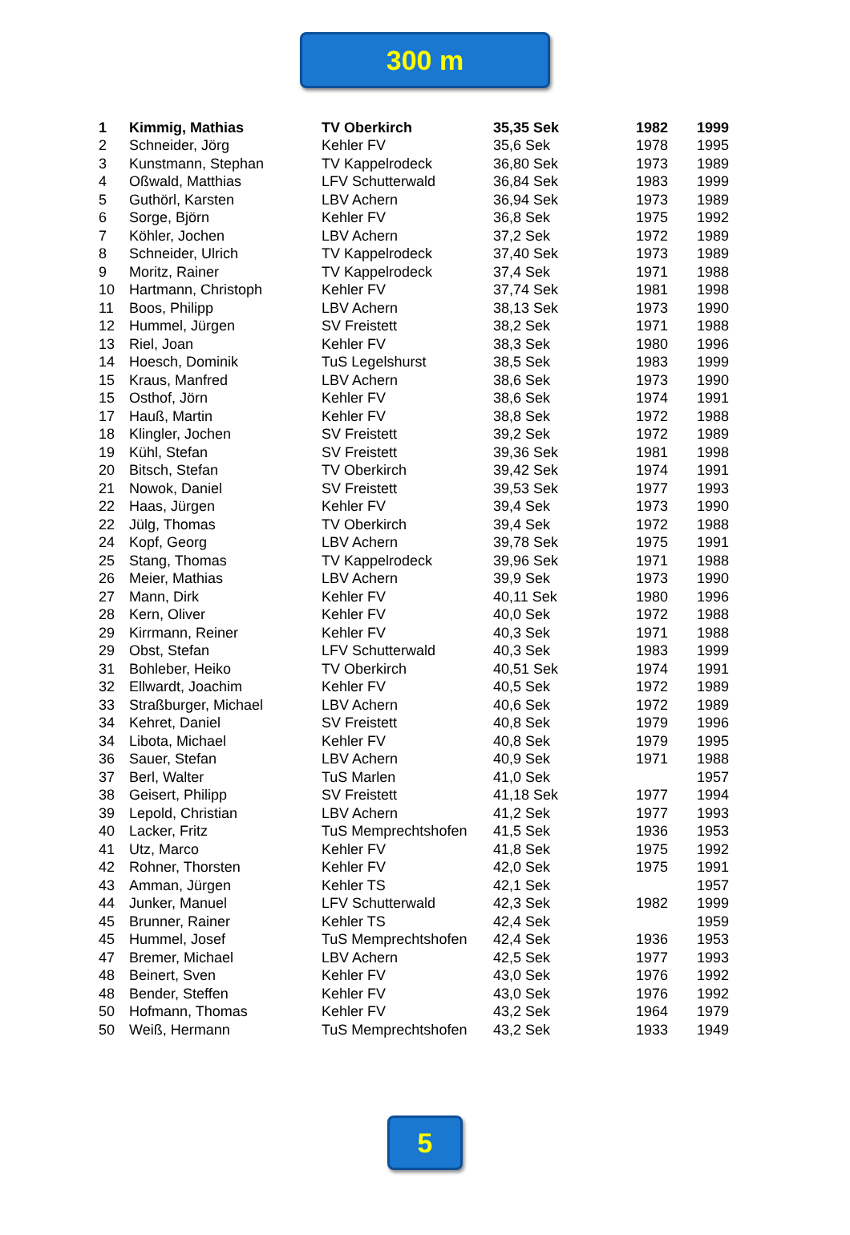300 m
| 1 | Kimmig, Mathias | TV Oberkirch | 35,35 Sek | 1982 | 1999 |
| 2 | Schneider, Jörg | Kehler FV | 35,6 Sek | 1978 | 1995 |
| 3 | Kunstmann, Stephan | TV Kappelrodeck | 36,80 Sek | 1973 | 1989 |
| 4 | Oßwald, Matthias | LFV Schutterwald | 36,84 Sek | 1983 | 1999 |
| 5 | Guthörl, Karsten | LBV Achern | 36,94 Sek | 1973 | 1989 |
| 6 | Sorge, Björn | Kehler FV | 36,8 Sek | 1975 | 1992 |
| 7 | Köhler, Jochen | LBV Achern | 37,2 Sek | 1972 | 1989 |
| 8 | Schneider, Ulrich | TV Kappelrodeck | 37,40 Sek | 1973 | 1989 |
| 9 | Moritz, Rainer | TV Kappelrodeck | 37,4 Sek | 1971 | 1988 |
| 10 | Hartmann, Christoph | Kehler FV | 37,74 Sek | 1981 | 1998 |
| 11 | Boos, Philipp | LBV Achern | 38,13 Sek | 1973 | 1990 |
| 12 | Hummel, Jürgen | SV Freistett | 38,2 Sek | 1971 | 1988 |
| 13 | Riel, Joan | Kehler FV | 38,3 Sek | 1980 | 1996 |
| 14 | Hoesch, Dominik | TuS Legelshurst | 38,5 Sek | 1983 | 1999 |
| 15 | Kraus, Manfred | LBV Achern | 38,6 Sek | 1973 | 1990 |
| 15 | Osthof, Jörn | Kehler FV | 38,6 Sek | 1974 | 1991 |
| 17 | Hauß, Martin | Kehler FV | 38,8 Sek | 1972 | 1988 |
| 18 | Klingler, Jochen | SV Freistett | 39,2 Sek | 1972 | 1989 |
| 19 | Kühl, Stefan | SV Freistett | 39,36 Sek | 1981 | 1998 |
| 20 | Bitsch, Stefan | TV Oberkirch | 39,42 Sek | 1974 | 1991 |
| 21 | Nowok, Daniel | SV Freistett | 39,53 Sek | 1977 | 1993 |
| 22 | Haas, Jürgen | Kehler FV | 39,4 Sek | 1973 | 1990 |
| 22 | Jülg, Thomas | TV Oberkirch | 39,4 Sek | 1972 | 1988 |
| 24 | Kopf, Georg | LBV Achern | 39,78 Sek | 1975 | 1991 |
| 25 | Stang, Thomas | TV Kappelrodeck | 39,96 Sek | 1971 | 1988 |
| 26 | Meier, Mathias | LBV Achern | 39,9 Sek | 1973 | 1990 |
| 27 | Mann, Dirk | Kehler FV | 40,11 Sek | 1980 | 1996 |
| 28 | Kern, Oliver | Kehler FV | 40,0 Sek | 1972 | 1988 |
| 29 | Kirrmann, Reiner | Kehler FV | 40,3 Sek | 1971 | 1988 |
| 29 | Obst, Stefan | LFV Schutterwald | 40,3 Sek | 1983 | 1999 |
| 31 | Bohleber, Heiko | TV Oberkirch | 40,51 Sek | 1974 | 1991 |
| 32 | Ellwardt, Joachim | Kehler FV | 40,5 Sek | 1972 | 1989 |
| 33 | Straßburger, Michael | LBV Achern | 40,6 Sek | 1972 | 1989 |
| 34 | Kehret, Daniel | SV Freistett | 40,8 Sek | 1979 | 1996 |
| 34 | Libota, Michael | Kehler FV | 40,8 Sek | 1979 | 1995 |
| 36 | Sauer, Stefan | LBV Achern | 40,9 Sek | 1971 | 1988 |
| 37 | Berl, Walter | TuS Marlen | 41,0 Sek | | 1957 |
| 38 | Geisert, Philipp | SV Freistett | 41,18 Sek | 1977 | 1994 |
| 39 | Lepold, Christian | LBV Achern | 41,2 Sek | 1977 | 1993 |
| 40 | Lacker, Fritz | TuS Memprechtshofen | 41,5 Sek | 1936 | 1953 |
| 41 | Utz, Marco | Kehler FV | 41,8 Sek | 1975 | 1992 |
| 42 | Rohner, Thorsten | Kehler FV | 42,0 Sek | 1975 | 1991 |
| 43 | Amman, Jürgen | Kehler TS | 42,1 Sek | | 1957 |
| 44 | Junker, Manuel | LFV Schutterwald | 42,3 Sek | 1982 | 1999 |
| 45 | Brunner, Rainer | Kehler TS | 42,4 Sek | | 1959 |
| 45 | Hummel, Josef | TuS Memprechtshofen | 42,4 Sek | 1936 | 1953 |
| 47 | Bremer, Michael | LBV Achern | 42,5 Sek | 1977 | 1993 |
| 48 | Beinert, Sven | Kehler FV | 43,0 Sek | 1976 | 1992 |
| 48 | Bender, Steffen | Kehler FV | 43,0 Sek | 1976 | 1992 |
| 50 | Hofmann, Thomas | Kehler FV | 43,2 Sek | 1964 | 1979 |
| 50 | Weiß, Hermann | TuS Memprechtshofen | 43,2 Sek | 1933 | 1949 |
5